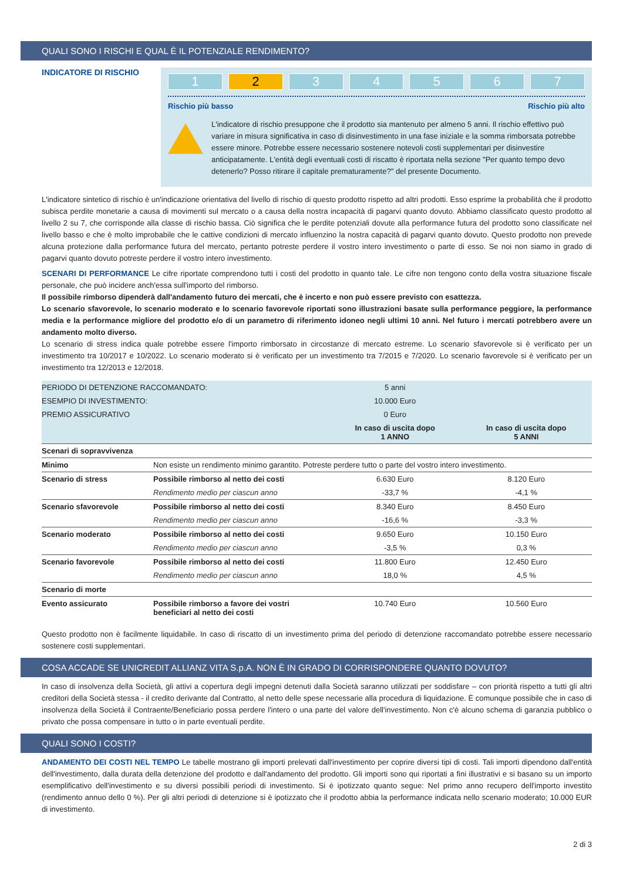QUALI SONO I RISCHI E QUAL È IL POTENZIALE RENDIMENTO?
INDICATORE DI RISCHIO
1 2 3 4 5 6 7
Rischio più basso Rischio più alto
L'indicatore di rischio presuppone che il prodotto sia mantenuto per almeno 5 anni. Il rischio effettivo può variare in misura significativa in caso di disinvestimento in una fase iniziale e la somma rimborsata potrebbe essere minore. Potrebbe essere necessario sostenere notevoli costi supplementari per disinvestire anticipatamente. L'entità degli eventuali costi di riscatto è riportata nella sezione "Per quanto tempo devo detenerlo? Posso ritirare il capitale prematuramente?" del presente Documento.
L'indicatore sintetico di rischio è un'indicazione orientativa del livello di rischio di questo prodotto rispetto ad altri prodotti. Esso esprime la probabilità che il prodotto subisca perdite monetarie a causa di movimenti sul mercato o a causa della nostra incapacità di pagarvi quanto dovuto. Abbiamo classificato questo prodotto al livello 2 su 7, che corrisponde alla classe di rischio bassa. Ciò significa che le perdite potenziali dovute alla performance futura del prodotto sono classificate nel livello basso e che è molto improbabile che le cattive condizioni di mercato influenzino la nostra capacità di pagarvi quanto dovuto. Questo prodotto non prevede alcuna protezione dalla performance futura del mercato, pertanto potreste perdere il vostro intero investimento o parte di esso. Se noi non siamo in grado di pagarvi quanto dovuto potreste perdere il vostro intero investimento.
SCENARI DI PERFORMANCE Le cifre riportate comprendono tutti i costi del prodotto in quanto tale. Le cifre non tengono conto della vostra situazione fiscale personale, che può incidere anch'essa sull'importo del rimborso.
Il possibile rimborso dipenderà dall'andamento futuro dei mercati, che è incerto e non può essere previsto con esattezza.
Lo scenario sfavorevole, lo scenario moderato e lo scenario favorevole riportati sono illustrazioni basate sulla performance peggiore, la performance media e la performance migliore del prodotto e/o di un parametro di riferimento idoneo negli ultimi 10 anni. Nel futuro i mercati potrebbero avere un andamento molto diverso.
Lo scenario di stress indica quale potrebbe essere l'importo rimborsato in circostanze di mercato estreme. Lo scenario sfavorevole si è verificato per un investimento tra 10/2017 e 10/2022. Lo scenario moderato si è verificato per un investimento tra 7/2015 e 7/2020. Lo scenario favorevole si è verificato per un investimento tra 12/2013 e 12/2018.
| PERIODO DI DETENZIONE RACCOMANDATO: | | 5 anni | |
| ESEMPIO DI INVESTIMENTO: | | 10.000 Euro | |
| PREMIO ASSICURATIVO | | 0 Euro | |
| | | In caso di uscita dopo 1 ANNO | In caso di uscita dopo 5 ANNI |
| Scenari di sopravvivenza | | | |
| Minimo | Non esiste un rendimento minimo garantito. Potreste perdere tutto o parte del vostro intero investimento. | | |
| Scenario di stress | Possibile rimborso al netto dei costi | 6.630 Euro | 8.120 Euro |
| | Rendimento medio per ciascun anno | -33,7 % | -4,1 % |
| Scenario sfavorevole | Possibile rimborso al netto dei costi | 8.340 Euro | 8.450 Euro |
| | Rendimento medio per ciascun anno | -16,6 % | -3,3 % |
| Scenario moderato | Possibile rimborso al netto dei costi | 9.650 Euro | 10.150 Euro |
| | Rendimento medio per ciascun anno | -3,5 % | 0,3 % |
| Scenario favorevole | Possibile rimborso al netto dei costi | 11.800 Euro | 12.450 Euro |
| | Rendimento medio per ciascun anno | 18,0 % | 4,5 % |
| Scenario di morte | | | |
| Evento assicurato | Possibile rimborso a favore dei vostri beneficiari al netto dei costi | 10.740 Euro | 10.560 Euro |
Questo prodotto non è facilmente liquidabile. In caso di riscatto di un investimento prima del periodo di detenzione raccomandato potrebbe essere necessario sostenere costi supplementari.
COSA ACCADE SE UNICREDIT ALLIANZ VITA S.p.A. NON È IN GRADO DI CORRISPONDERE QUANTO DOVUTO?
In caso di insolvenza della Società, gli attivi a copertura degli impegni detenuti dalla Società saranno utilizzati per soddisfare – con priorità rispetto a tutti gli altri creditori della Società stessa - il credito derivante dal Contratto, al netto delle spese necessarie alla procedura di liquidazione. È comunque possibile che in caso di insolvenza della Società il Contraente/Beneficiario possa perdere l'intero o una parte del valore dell'investimento. Non c'è alcuno schema di garanzia pubblico o privato che possa compensare in tutto o in parte eventuali perdite.
QUALI SONO I COSTI?
ANDAMENTO DEI COSTI NEL TEMPO Le tabelle mostrano gli importi prelevati dall'investimento per coprire diversi tipi di costi. Tali importi dipendono dall'entità dell'investimento, dalla durata della detenzione del prodotto e dall'andamento del prodotto. Gli importi sono qui riportati a fini illustrativi e si basano su un importo esemplificativo dell'investimento e su diversi possibili periodi di investimento. Si è ipotizzato quanto segue: Nel primo anno recupero dell'importo investito (rendimento annuo dello 0 %). Per gli altri periodi di detenzione si è ipotizzato che il prodotto abbia la performance indicata nello scenario moderato; 10.000 EUR di investimento.
2 di 3